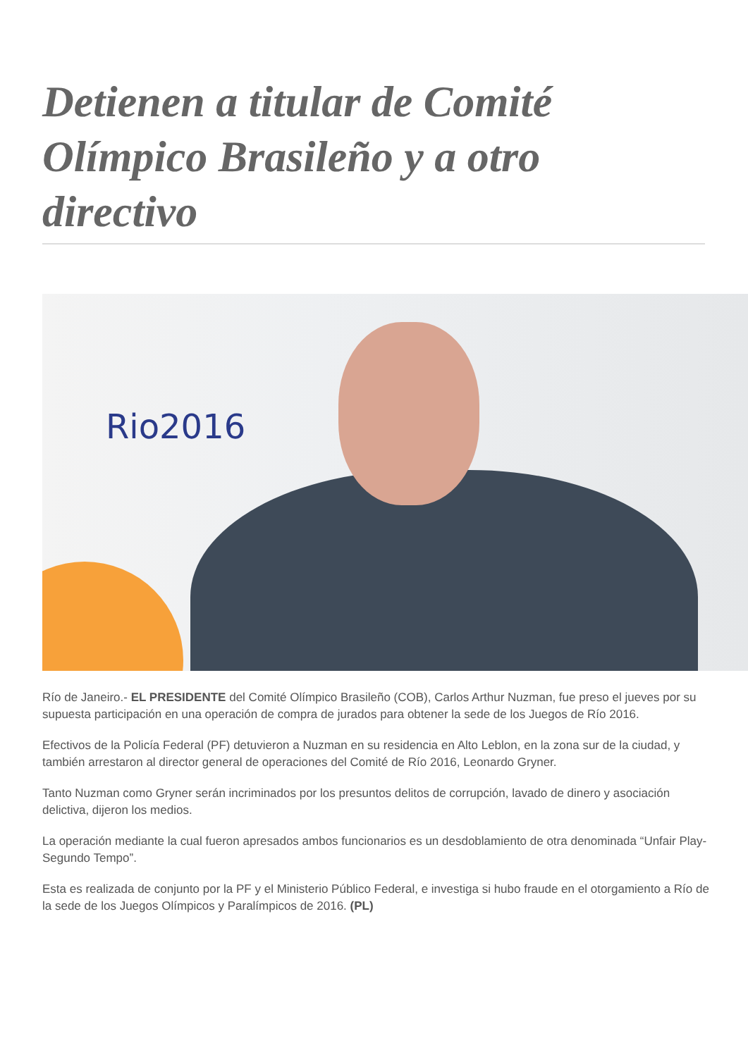Detienen a titular de Comité Olímpico Brasileño y a otro directivo
Rio2016
Río de Janeiro.- EL PRESIDENTE del Comité Olímpico Brasileño (COB), Carlos Arthur Nuzman, fue preso el jueves por su supuesta participación en una operación de compra de jurados para obtener la sede de los Juegos de Río 2016.
Efectivos de la Policía Federal (PF) detuvieron a Nuzman en su residencia en Alto Leblon, en la zona sur de la ciudad, y también arrestaron al director general de operaciones del Comité de Río 2016, Leonardo Gryner.
Tanto Nuzman como Gryner serán incriminados por los presuntos delitos de corrupción, lavado de dinero y asociación delictiva, dijeron los medios.
La operación mediante la cual fueron apresados ambos funcionarios es un desdoblamiento de otra denominada “Unfair Play- Segundo Tempo”.
Esta es realizada de conjunto por la PF y el Ministerio Público Federal, e investiga si hubo fraude en el otorgamiento a Río de la sede de los Juegos Olímpicos y Paralímpicos de 2016. (PL)